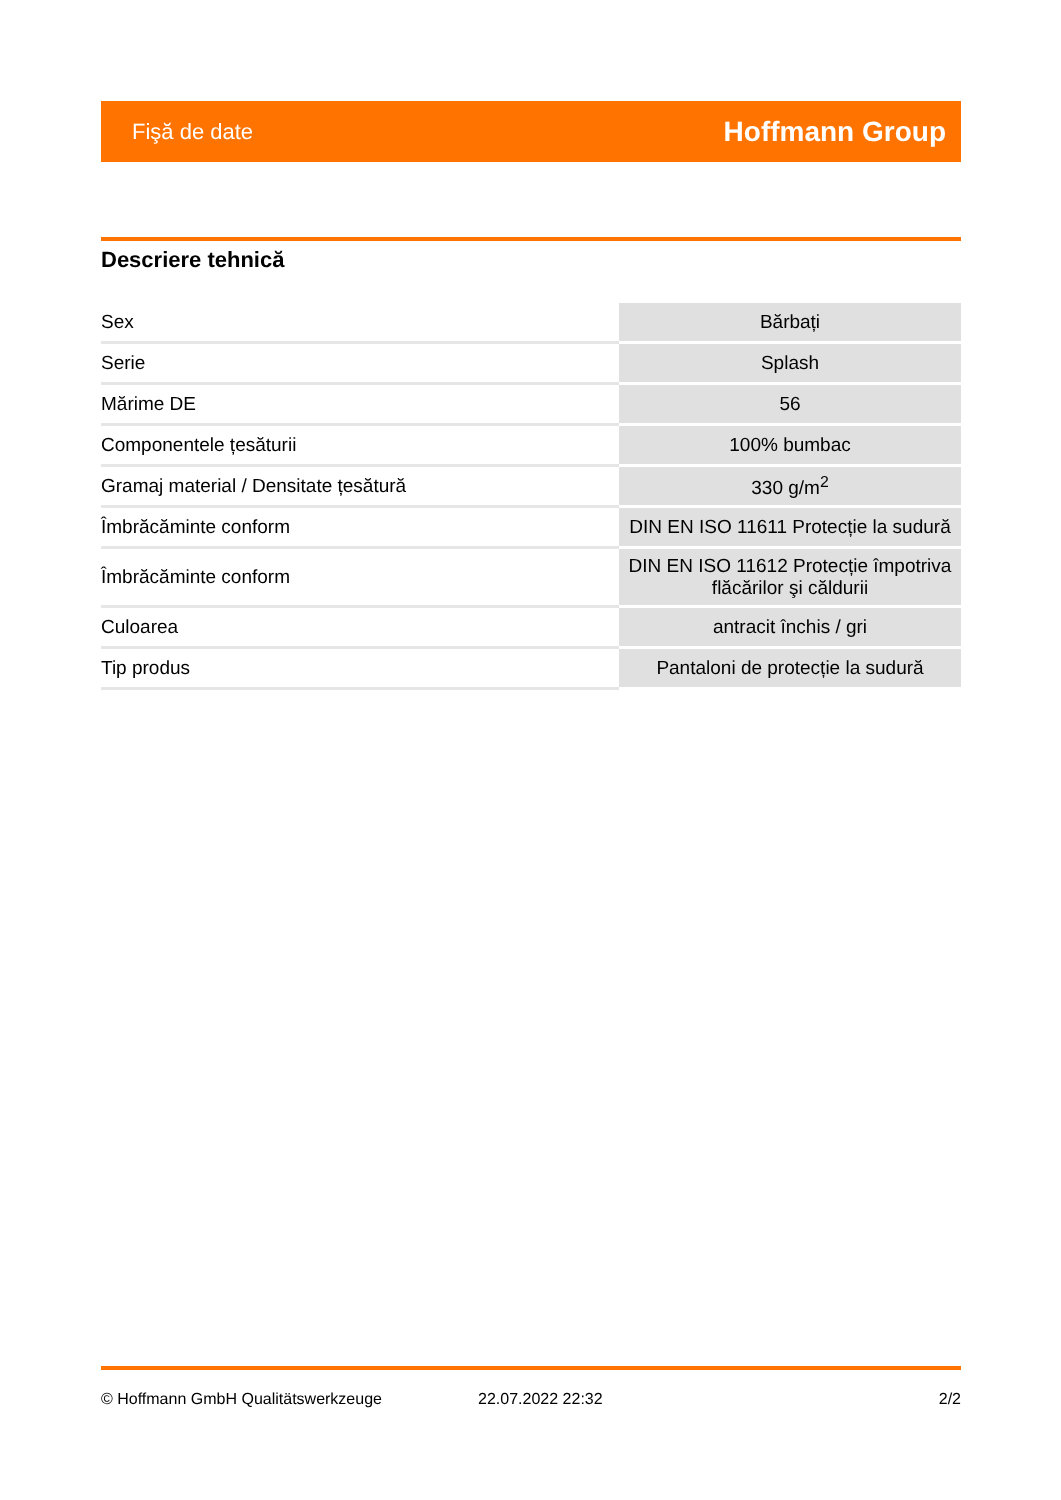Fişă de date Hoffmann Group
Descriere tehnică
| Sex | Bărbați |
| Serie | Splash |
| Mărime DE | 56 |
| Componentele țesăturii | 100% bumbac |
| Gramaj material / Densitate țesătură | 330 g/m<sup>2</sup> |
| Îmbrăcăminte conform | DIN EN ISO 11611 Protecție la sudură |
| Îmbrăcăminte conform | DIN EN ISO 11612 Protecție împotriva flăcărilor şi căldurii |
| Culoarea | antracit închis / gri |
| Tip produs | Pantaloni de protecție la sudură |
© Hoffmann GmbH Qualitätswerkzeuge 22.07.2022 22:32 2/2